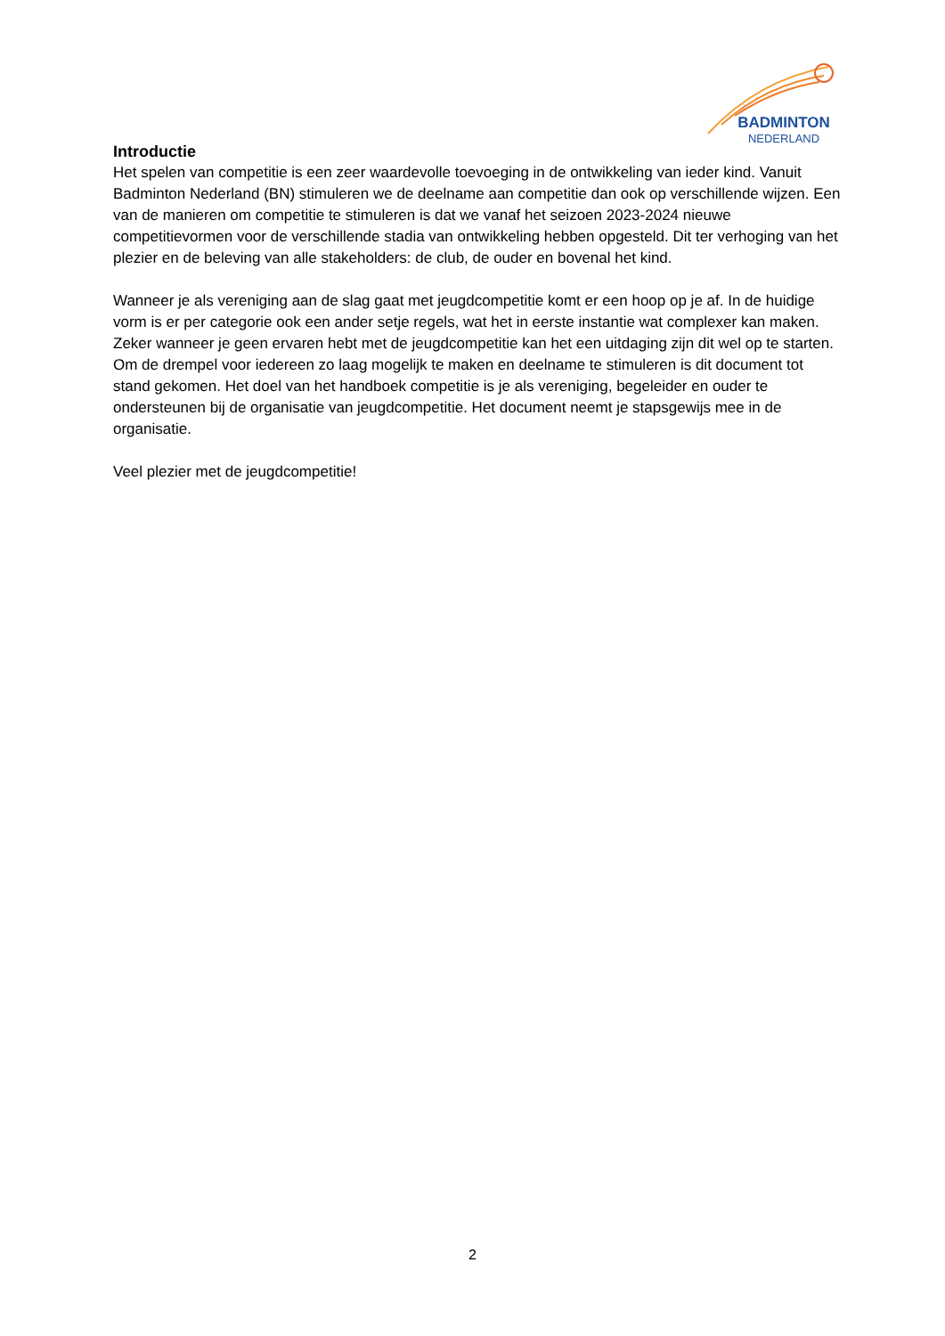BADMINTON
NEDERLAND
Introductie
Het spelen van competitie is een zeer waardevolle toevoeging in de ontwikkeling van ieder kind. Vanuit Badminton Nederland (BN) stimuleren we de deelname aan competitie dan ook op verschillende wijzen. Een van de manieren om competitie te stimuleren is dat we vanaf het seizoen 2023-2024 nieuwe competitievormen voor de verschillende stadia van ontwikkeling hebben opgesteld. Dit ter verhoging van het plezier en de beleving van alle stakeholders: de club, de ouder en bovenal het kind.
Wanneer je als vereniging aan de slag gaat met jeugdcompetitie komt er een hoop op je af. In de huidige vorm is er per categorie ook een ander setje regels, wat het in eerste instantie wat complexer kan maken. Zeker wanneer je geen ervaren hebt met de jeugdcompetitie kan het een uitdaging zijn dit wel op te starten. Om de drempel voor iedereen zo laag mogelijk te maken en deelname te stimuleren is dit document tot stand gekomen. Het doel van het handboek competitie is je als vereniging, begeleider en ouder te ondersteunen bij de organisatie van jeugdcompetitie. Het document neemt je stapsgewijs mee in de organisatie.
Veel plezier met de jeugdcompetitie!
2